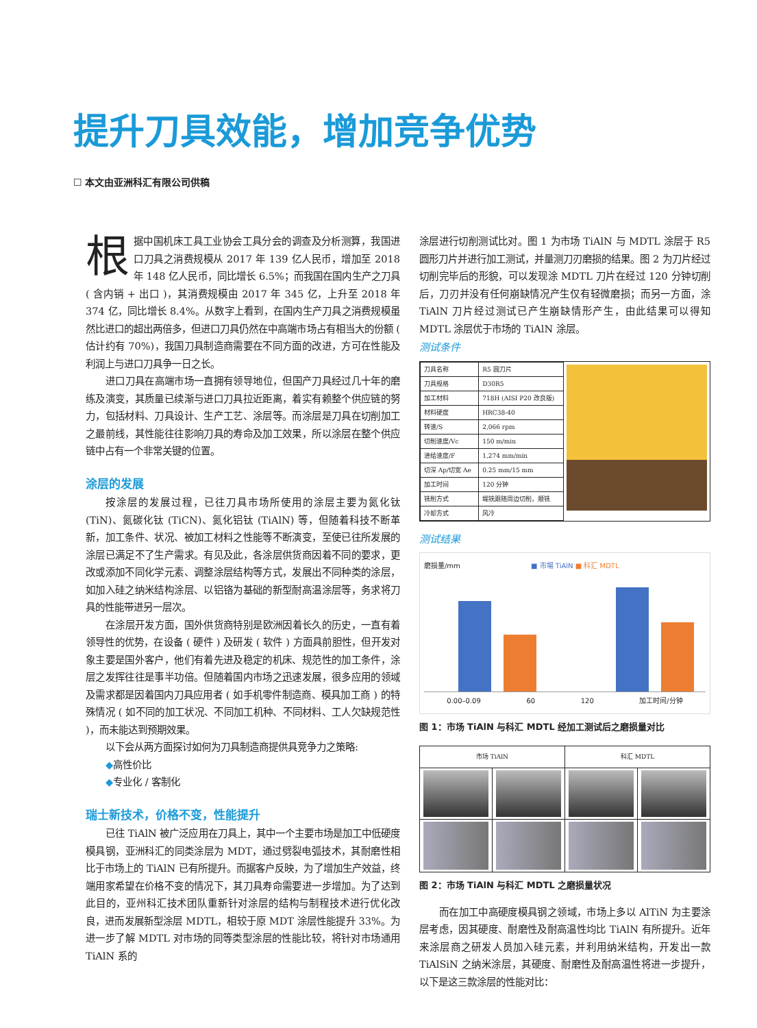提升刀具效能，增加竞争优势
☐ 本文由亚洲科汇有限公司供稿
根据中国机床工具工业协会工具分会的调查及分析测算，我国进口刀具之消费规模从 2017 年 139 亿人民币，增加至 2018 年 148 亿人民币，同比增长 6.5%；而我国在国内生产之刀具 ( 含内销 + 出口 )，其消费规模由 2017 年 345 亿，上升至 2018 年 374 亿，同比增长 8.4%。从数字上看到，在国内生产刀具之消费规模虽然比进口的超出两倍多，但进口刀具仍然在中高端市场占有相当大的份额 ( 估计约有 70%)，我国刀具制造商需要在不同方面的改进，方可在性能及利润上与进口刀具争一日之长。
进口刀具在高端市场一直拥有领导地位，但国产刀具经过几十年的磨练及演变，其质量已续渐与进口刀具拉近距离，着实有赖整个供应链的努力，包括材料、刀具设计、生产工艺、涂层等。而涂层是刀具在切削加工之最前线，其性能往往影响刀具的寿命及加工效果，所以涂层在整个供应链中占有一个非常关键的位置。
涂层的发展
按涂层的发展过程，已往刀具市场所使用的涂层主要为氮化钛 (TiN)、氮碳化钛 (TiCN)、氮化铝钛 (TiAlN) 等，但随着科技不断革新，加工条件、状况、被加工材料之性能等不断演变，至使已往所发展的涂层已满足不了生产需求。有见及此，各涂层供货商因着不同的要求，更改或添加不同化学元素、调整涂层结构等方式，发展出不同种类的涂层，如加入硅之纳米结构涂层、以铝铬为基础的新型耐高温涂层等，务求将刀具的性能带进另一层次。
在涂层开发方面，国外供货商特别是欧洲因着长久的历史，一直有着领导性的优势，在设备 ( 硬件 ) 及研发 ( 软件 ) 方面具前胆性，但开发对象主要是国外客户，他们有着先进及稳定的机床、规范性的加工条件，涂层之发挥往往是事半功倍。但随着国内市场之迅速发展，很多应用的领域及需求都是因着国内刀具应用者 ( 如手机零件制造商、模具加工商 ) 的特殊情况 ( 如不同的加工状况、不同加工机种、不同材料、工人欠缺规范性 )，而未能达到预期效果。
以下会从两方面探讨如何为刀具制造商提供具竞争力之策略:
◆高性价比
◆专业化 / 客制化
瑞士新技术，价格不变，性能提升
已往 TiAlN 被广泛应用在刀具上，其中一个主要市场是加工中低硬度模具钢，亚洲科汇的同类涂层为 MDT，通过劈裂电弧技术，其耐磨性相比于市场上的 TiAlN 已有所提升。而据客户反映，为了增加生产效益，终端用家希望在价格不变的情况下，其刀具寿命需要进一步增加。为了达到此目的，亚州科汇技术团队重新针对涂层的结构与制程技术进行优化改良，进而发展新型涂层 MDTL，相较于原 MDT 涂层性能提升 33%。为进一步了解 MDTL 对市场的同等类型涂层的性能比较，将针对市场通用 TiAlN 系的
涂层进行切削测试比对。图 1 为市场 TiAlN 与 MDTL 涂层于 R5 圆形刀片并进行加工测试，并量测刀刃磨损的结果。图 2 为刀片经过切削完毕后的形貌，可以发现涂 MDTL 刀片在经过 120 分钟切削后，刀刃并没有任何崩缺情况产生仅有轻微磨损；而另一方面，涂 TiAlN 刀片经过测试已产生崩缺情形产生，由此结果可以得知 MDTL 涂层优于市场的 TiAlN 涂层。
测试条件
| 刀具名称 | R5 圆刀片 |
| 刀具规格 | D30R5 |
| 加工材料 | 718H (AISI P20 改良版) |
| 材料硬度 | HRC38-40 |
| 转速/S | 2,066 rpm |
| 切削速度/Vc | 150 m/min |
| 进给速度/F | 1,274 mm/min |
| 切深 Ap/切宽 Ae | 0.25 mm/15 mm |
| 加工时间 | 120 分钟 |
| 铣削方式 | 端铣跟随周边切削，顺铣 |
| 冷却方式 | 风冷 |
测试结果
磨损量/mm ■ 市場 TiAlN ■ 科汇 MDTL
0.00–0.09 60 120 加工时间/分钟
图 1：市场 TiAlN 与科汇 MDTL 经加工测试后之磨损量对比
| 市场 TiAlN | | 科汇 MDTL | |
| --- | --- | --- | --- |
图 2：市场 TiAlN 与科汇 MDTL 之磨损量状况
而在加工中高硬度模具钢之领域，市场上多以 AlTiN 为主要涂层考虑，因其硬度、耐磨性及耐高温性均比 TiAlN 有所提升。近年来涂层商之研发人员加入硅元素，并利用纳米结构，开发出一款 TiAlSiN 之纳米涂层，其硬度、耐磨性及耐高温性将进一步提升，以下是这三款涂层的性能对比：